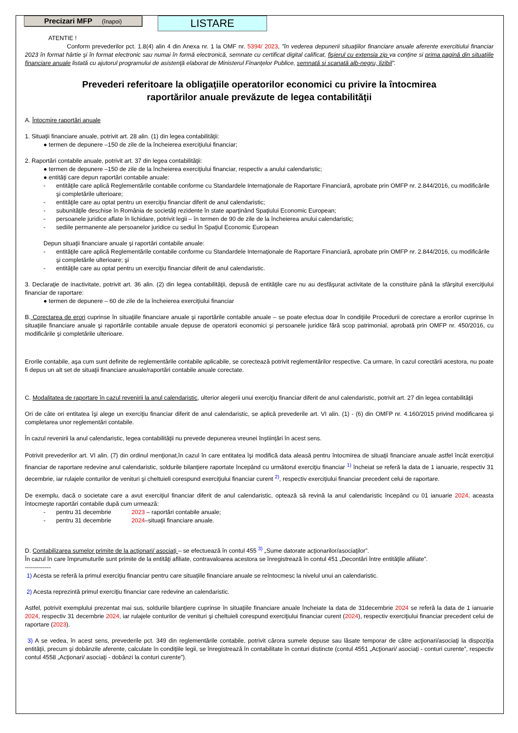Precizari MFP (înapoi)
LISTARE
ATENTIE !
Conform prevederilor pct. 1.8(4) alin 4 din Anexa nr. 1 la OMF nr. 5394/ 2023, "în vederea depunerii situaţiilor financiare anuale aferente exercitiului financiar 2023 în format hârtie şi în format electronic sau numai în formă electronică, semnate cu certificat digital calificat, fişierul cu extensia zip va conţine si prima pagină din situaţiile financiare anuale listată cu ajutorul programului de asistenţă elaborat de Ministerul Finanţelor Publice, semnată si scanată alb-negru, lizibil".
Prevederi referitoare la obligaţiile operatorilor economici cu privire la întocmirea
raportărilor anuale prevăzute de legea contabilităţii
A. Întocmire raportări anuale
1. Situaţii financiare anuale, potrivit art. 28 alin. (1) din legea contabilităţii:
● termen de depunere –150 de zile de la încheierea exerciţiului financiar;
2. Raportări contabile anuale, potrivit art. 37 din legea contabilităţii:
● termen de depunere –150 de zile de la încheierea exerciţiului financiar, respectiv a anului calendaristic;
● entităţi care depun raportări contabile anuale:
- entităţile care aplică Reglementările contabile conforme cu Standardele Internaţionale de Raportare Financiară, aprobate prin OMFP nr. 2.844/2016, cu modificările şi completările ulterioare;
- entităţile care au optat pentru un exerciţiu financiar diferit de anul calendaristic;
- subunităţile deschise în România de societăţi rezidente în state aparţinând Spaţiului Economic European;
- persoanele juridice aflate în lichidare, potrivit legii – în termen de 90 de zile de la încheierea anului calendaristic;
- sediile permanente ale persoanelor juridice cu sediul în Spaţiul Economic European
Depun situaţii financiare anuale şi raportări contabile anuale:
- entităţile care aplică Reglementările contabile conforme cu Standardele Internaţionale de Raportare Financiară, aprobate prin OMFP nr. 2.844/2016, cu modificările şi completările ulterioare; şi
- entităţile care au optat pentru un exerciţiu financiar diferit de anul calendaristic.
3. Declaraţie de inactivitate, potrivit art. 36 alin. (2) din legea contabilităţii, depusă de entităţile care nu au desfăşurat activitate de la constituire până la sfârşitul exerciţiului financiar de raportare:
● termen de depunere – 60 de zile de la încheierea exerciţiului financiar
B. Corectarea de erori cuprinse în situaţiile financiare anuale şi raportările contabile anuale – se poate efectua doar în condiţiile Procedurii de corectare a erorilor cuprinse în situaţiile financiare anuale şi raportările contabile anuale depuse de operatorii economici şi persoanele juridice fără scop patrimonial, aprobată prin OMFP nr. 450/2016, cu modificările şi completările ulterioare.
Erorile contabile, aşa cum sunt definite de reglementările contabile aplicabile, se corectează potrivit reglementărilor respective. Ca urmare, în cazul corectării acestora, nu poate fi depus un alt set de situaţii financiare anuale/raportări contabile anuale corectate.
C. Modalitatea de raportare în cazul revenirii la anul calendaristic, ulterior alegerii unui exerciţiu financiar diferit de anul calendaristic, potrivit art. 27 din legea contabilităţii
Ori de câte ori entitatea îşi alege un exerciţiu financiar diferit de anul calendaristic, se aplică prevederile art. VI alin. (1) - (6) din OMFP nr. 4.160/2015 privind modificarea şi completarea unor reglementări contabile.
În cazul revenirii la anul calendaristic, legea contabilităţii nu prevede depunerea vreunei înştiinţări în acest sens.
Potrivit prevederilor art. VI alin. (7) din ordinul menţionat,în cazul în care entitatea îşi modifică data aleasă pentru întocmirea de situaţii financiare anuale astfel încât exerciţiul financiar de raportare redevine anul calendaristic, soldurile bilanţiere raportate începând cu următorul exerciţiu financiar <sup>1)</sup> încheiat se referă la data de 1 ianuarie, respectiv 31 decembrie, iar rulajele conturilor de venituri şi cheltuieli corespund exerciţiului financiar curent <sup>2)</sup>, respectiv exerciţiului financiar precedent celui de raportare.
De exemplu, dacă o societate care a avut exerciţiul financiar diferit de anul calendaristic, optează să revină la anul calendaristic începând cu 01 ianuarie 2024, aceasta întocmeşte raportări contabile după cum urmează:
- pentru 31 decembrie 2023 – raportări contabile anuale;
- pentru 31 decembrie 2024–situaţii financiare anuale.
D. Contabilizarea sumelor primite de la acţionari/ asociaţi – se efectuează în contul 455 <sup>3)</sup> „Sume datorate acţionarilor/asociaţilor”.
În cazul în care împrumuturile sunt primite de la entităţi afiliate, contravaloarea acestora se înregistrează în contul 451 „Decontări între entităţile afiliate”.
-------------
1) Acesta se referă la primul exerciţiu financiar pentru care situaţiile financiare anuale se reîntocmesc la nivelul unui an calendaristic.
2) Acesta reprezintă primul exerciţiu financiar care redevine an calendaristic.
Astfel, potrivit exemplului prezentat mai sus, soldurile bilanţiere cuprinse în situaţiile financiare anuale încheiate la data de 31decembrie 2024 se referă la data de 1 ianuarie 2024, respectiv 31 decembrie 2024, iar rulajele conturilor de venituri şi cheltuieli corespund exerciţiului financiar curent (2024), respectiv exerciţiului financiar precedent celui de raportare (2023).
3) A se vedea, în acest sens, prevederile pct. 349 din reglementările contabile, potrivit cărora sumele depuse sau lăsate temporar de către acţionari/asociaţi la dispoziţia entităţii, precum şi dobânzile aferente, calculate în condiţiile legii, se înregistrează în contabilitate în conturi distincte (contul 4551 „Acţionari/ asociaţi - conturi curente”, respectiv contul 4558 „Acţionari/ asociaţi - dobânzi la conturi curente”).